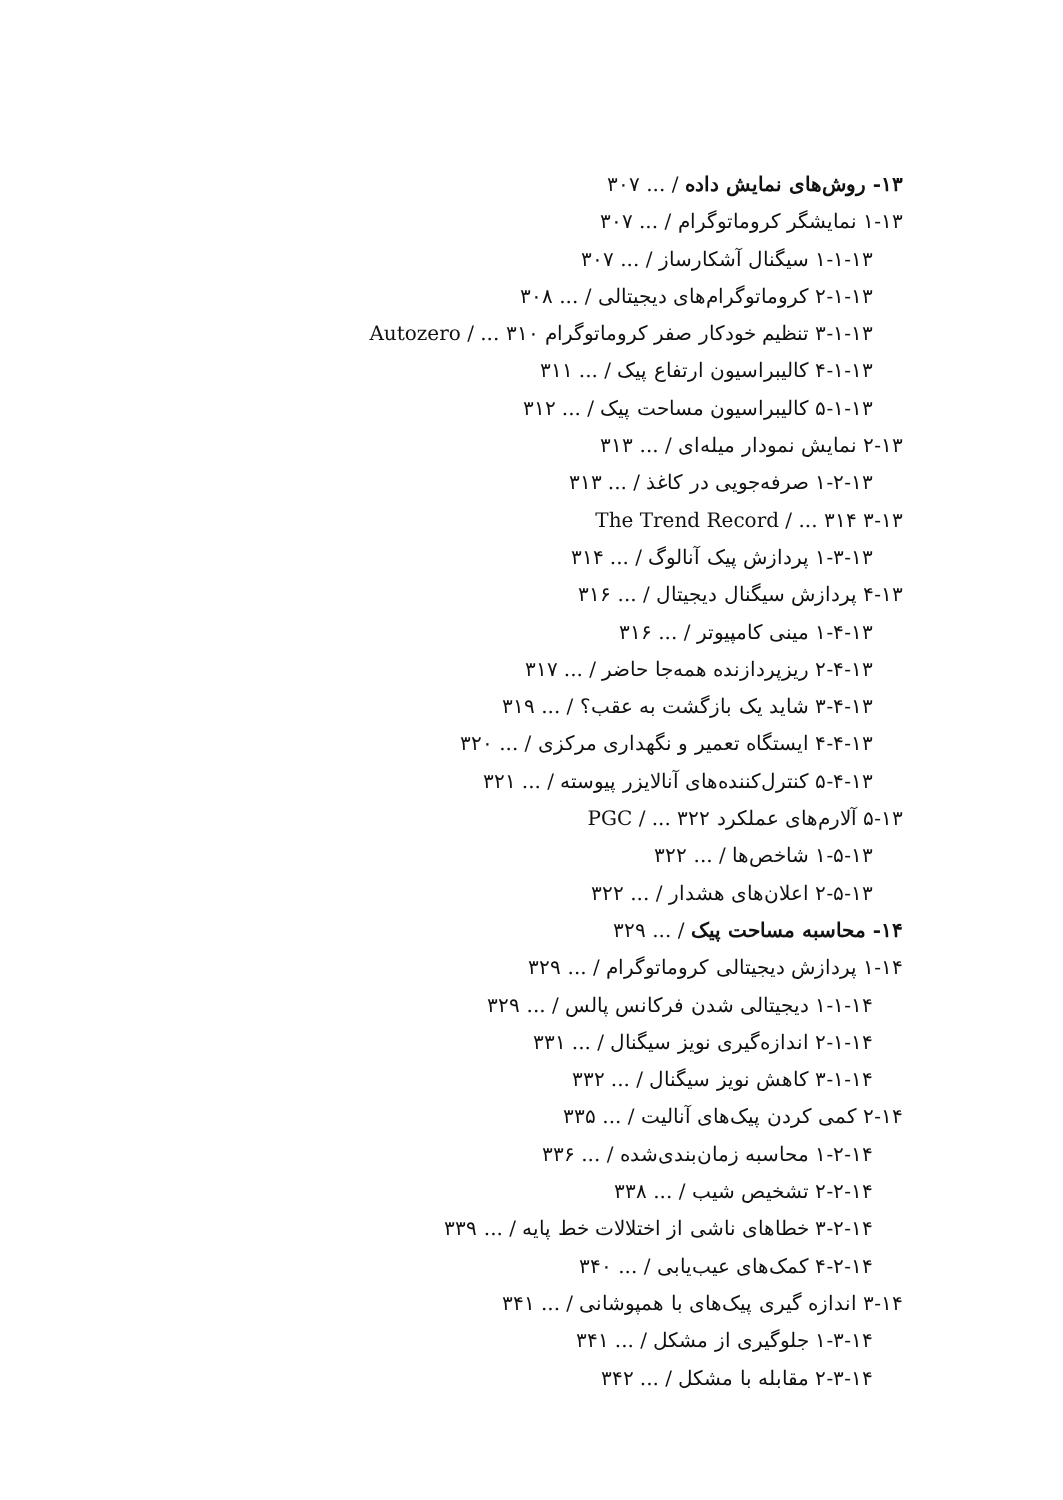۱۳- روش‌های نمایش داده / ... ۳۰۷
۱-۱۳ نمایشگر کروماتوگرام / ... ۳۰۷
۱-۱-۱۳ سیگنال آشکارساز / ... ۳۰۷
۲-۱-۱۳ کروماتوگرام‌های دیجیتالی / ... ۳۰۸
۳-۱-۱۳ تنظیم خودکار صفر کروماتوگرام Autozero / ... ۳۱۰
۴-۱-۱۳ کالیبراسیون ارتفاع پیک / ... ۳۱۱
۵-۱-۱۳ کالیبراسیون مساحت پیک / ... ۳۱۲
۲-۱۳ نمایش نمودار میله‌ای / ... ۳۱۳
۱-۲-۱۳ صرفه‌جویی در کاغذ / ... ۳۱۳
۳-۱۳ The Trend Record / ... ۳۱۴
۱-۳-۱۳ پردازش پیک آنالوگ / ... ۳۱۴
۴-۱۳ پردازش سیگنال دیجیتال / ... ۳۱۶
۱-۴-۱۳ مینی کامپیوتر / ... ۳۱۶
۲-۴-۱۳ ریزپردازنده همه‌جا حاضر / ... ۳۱۷
۳-۴-۱۳ شاید یک بازگشت به عقب؟ / ... ۳۱۹
۴-۴-۱۳ ایستگاه تعمیر و نگهداری مرکزی / ... ۳۲۰
۵-۴-۱۳ کنترل‌کننده‌های آنالایزر پیوسته / ... ۳۲۱
۵-۱۳ آلارم‌های عملکرد PGC / ... ۳۲۲
۱-۵-۱۳ شاخص‌ها / ... ۳۲۲
۲-۵-۱۳ اعلان‌های هشدار / ... ۳۲۲
۱۴- محاسبه مساحت پیک / ... ۳۲۹
۱-۱۴ پردازش دیجیتالی کروماتوگرام / ... ۳۲۹
۱-۱-۱۴ دیجیتالی شدن فرکانس پالس / ... ۳۲۹
۲-۱-۱۴ اندازه‌گیری نویز سیگنال / ... ۳۳۱
۳-۱-۱۴ کاهش نویز سیگنال / ... ۳۳۲
۲-۱۴ کمی کردن پیک‌های آنالیت / ... ۳۳۵
۱-۲-۱۴ محاسبه زمان‌بندی‌شده / ... ۳۳۶
۲-۲-۱۴ تشخیص شیب / ... ۳۳۸
۳-۲-۱۴ خطاهای ناشی از اختلالات خط پایه / ... ۳۳۹
۴-۲-۱۴ کمک‌های عیب‌یابی / ... ۳۴۰
۳-۱۴ اندازه گیری پیک‌های با همپوشانی / ... ۳۴۱
۱-۳-۱۴ جلوگیری از مشکل / ... ۳۴۱
۲-۳-۱۴ مقابله با مشکل / ... ۳۴۲